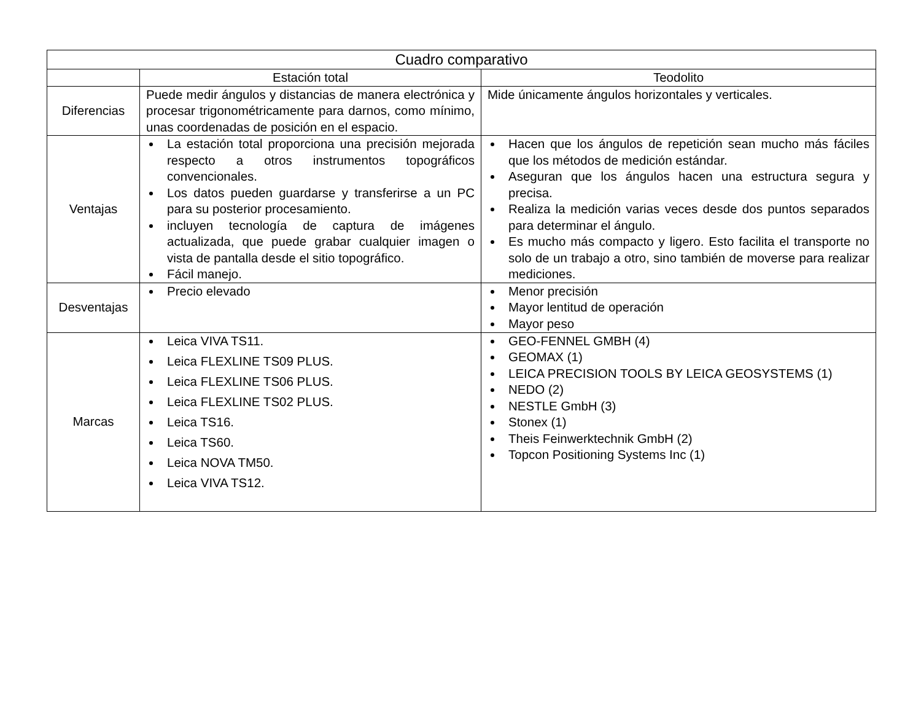| Cuadro comparativo | | |
| --- | --- | --- |
| | Estación total | Teodolito |
| Diferencias | Puede medir ángulos y distancias de manera electrónica y procesar trigonométricamente para darnos, como mínimo, unas coordenadas de posición en el espacio. | Mide únicamente ángulos horizontales y verticales. |
| Ventajas | La estación total proporciona una precisión mejorada respecto a otros instrumentos topográficos convencionales. Los datos pueden guardarse y transferirse a un PC para su posterior procesamiento. incluyen tecnología de captura de imágenes actualizada, que puede grabar cualquier imagen o vista de pantalla desde el sitio topográfico. Fácil manejo. | Hacen que los ángulos de repetición sean mucho más fáciles que los métodos de medición estándar. Aseguran que los ángulos hacen una estructura segura y precisa. Realiza la medición varias veces desde dos puntos separados para determinar el ángulo. Es mucho más compacto y ligero. Esto facilita el transporte no solo de un trabajo a otro, sino también de moverse para realizar mediciones. |
| Desventajas | Precio elevado | Menor precisión Mayor lentitud de operación Mayor peso |
| Marcas | Leica VIVA TS11. Leica FLEXLINE TS09 PLUS. Leica FLEXLINE TS06 PLUS. Leica FLEXLINE TS02 PLUS. Leica TS16. Leica TS60. Leica NOVA TM50. Leica VIVA TS12. | GEO-FENNEL GMBH (4) GEOMAX (1) LEICA PRECISION TOOLS BY LEICA GEOSYSTEMS (1) NEDO (2) NESTLE GmbH (3) Stonex (1) Theis Feinwerktechnik GmbH (2) Topcon Positioning Systems Inc (1) |